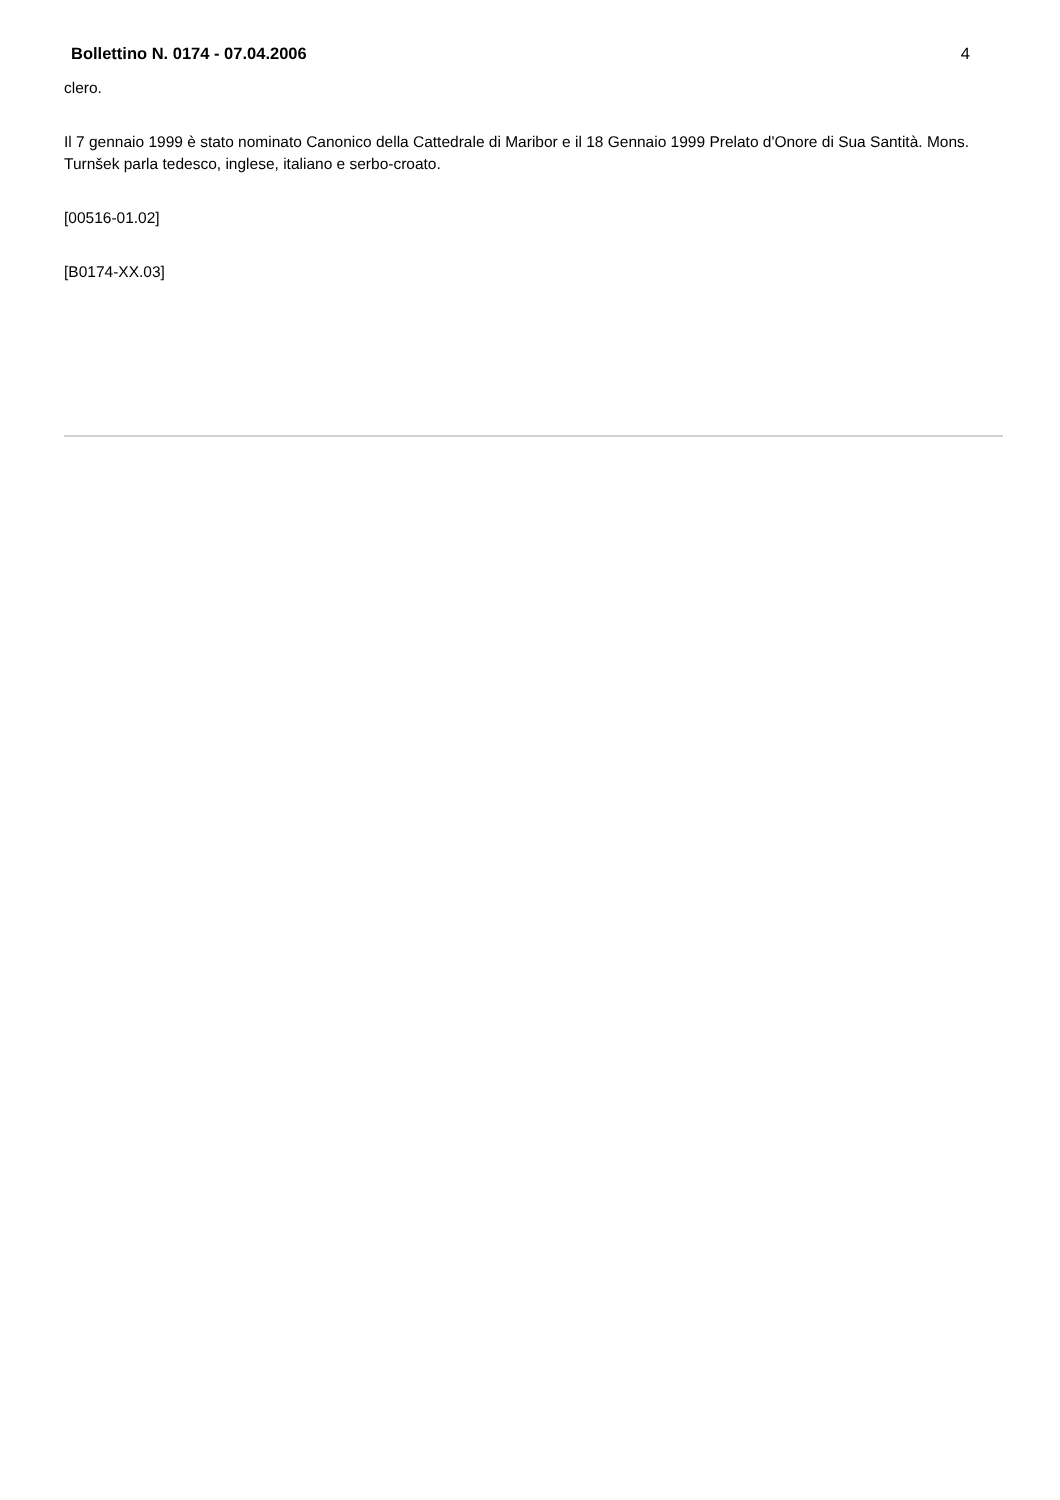Bollettino N. 0174 - 07.04.2006 4
clero.
Il 7 gennaio 1999 è stato nominato Canonico della Cattedrale di Maribor e il 18 Gennaio 1999 Prelato d'Onore di Sua Santità. Mons. Turnšek parla tedesco, inglese, italiano e serbo-croato.
[00516-01.02]
[B0174-XX.03]